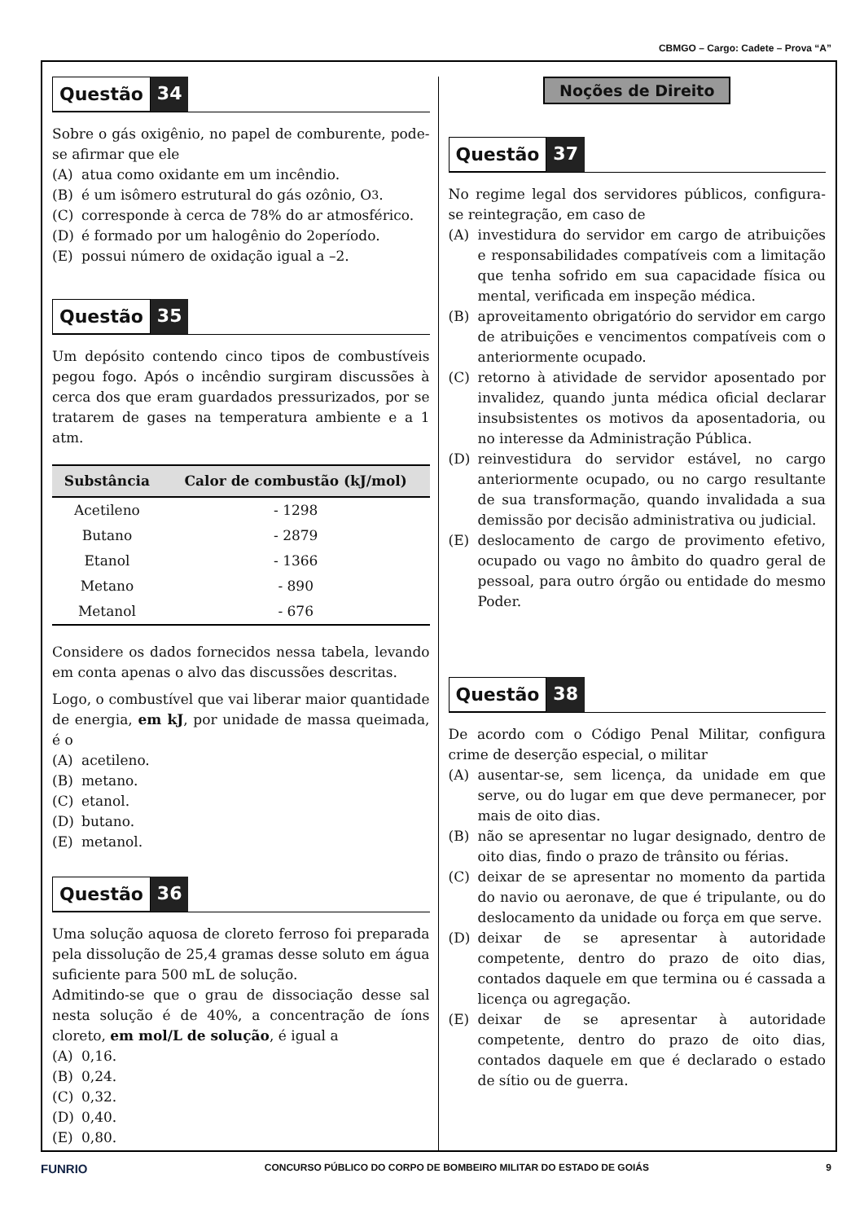CBMGO – Cargo: Cadete – Prova “A”
Questão 34
Sobre o gás oxigênio, no papel de comburente, pode-se afirmar que ele
(A) atua como oxidante em um incêndio.
(B) é um isômero estrutural do gás ozônio, O<sub>3</sub>.
(C) corresponde à cerca de 78% do ar atmosférico.
(D) é formado por um halogênio do 2<sup>o</sup> período.
(E) possui número de oxidação igual a –2.
Questão 35
Um depósito contendo cinco tipos de combustíveis pegou fogo. Após o incêndio surgiram discussões à cerca dos que eram guardados pressurizados, por se tratarem de gases na temperatura ambiente e a 1 atm.
| Substância | Calor de combustão (kJ/mol) |
| --- | --- |
| Acetileno | - 1298 |
| Butano | - 2879 |
| Etanol | - 1366 |
| Metano | - 890 |
| Metanol | - 676 |
Considere os dados fornecidos nessa tabela, levando em conta apenas o alvo das discussões descritas.
Logo, o combustível que vai liberar maior quantidade de energia, em kJ, por unidade de massa queimada, é o
(A) acetileno.
(B) metano.
(C) etanol.
(D) butano.
(E) metanol.
Questão 36
Uma solução aquosa de cloreto ferroso foi preparada pela dissolução de 25,4 gramas desse soluto em água suficiente para 500 mL de solução.
Admitindo-se que o grau de dissociação desse sal nesta solução é de 40%, a concentração de íons cloreto, em mol/L de solução, é igual a
(A) 0,16.
(B) 0,24.
(C) 0,32.
(D) 0,40.
(E) 0,80.
Noções de Direito
Questão 37
No regime legal dos servidores públicos, configura-se reintegração, em caso de
(A) investidura do servidor em cargo de atribuições e responsabilidades compatíveis com a limitação que tenha sofrido em sua capacidade física ou mental, verificada em inspeção médica.
(B) aproveitamento obrigatório do servidor em cargo de atribuições e vencimentos compatíveis com o anteriormente ocupado.
(C) retorno à atividade de servidor aposentado por invalidez, quando junta médica oficial declarar insubsistentes os motivos da aposentadoria, ou no interesse da Administração Pública.
(D) reinvestidura do servidor estável, no cargo anteriormente ocupado, ou no cargo resultante de sua transformação, quando invalidada a sua demissão por decisão administrativa ou judicial.
(E) deslocamento de cargo de provimento efetivo, ocupado ou vago no âmbito do quadro geral de pessoal, para outro órgão ou entidade do mesmo Poder.
Questão 38
De acordo com o Código Penal Militar, configura crime de deserção especial, o militar
(A) ausentar-se, sem licença, da unidade em que serve, ou do lugar em que deve permanecer, por mais de oito dias.
(B) não se apresentar no lugar designado, dentro de oito dias, findo o prazo de trânsito ou férias.
(C) deixar de se apresentar no momento da partida do navio ou aeronave, de que é tripulante, ou do deslocamento da unidade ou força em que serve.
(D) deixar de se apresentar à autoridade competente, dentro do prazo de oito dias, contados daquele em que termina ou é cassada a licença ou agregação.
(E) deixar de se apresentar à autoridade competente, dentro do prazo de oito dias, contados daquele em que é declarado o estado de sítio ou de guerra.
FUNRIO CONCURSO PÚBLICO DO CORPO DE BOMBEIRO MILITAR DO ESTADO DE GOIÁS 9